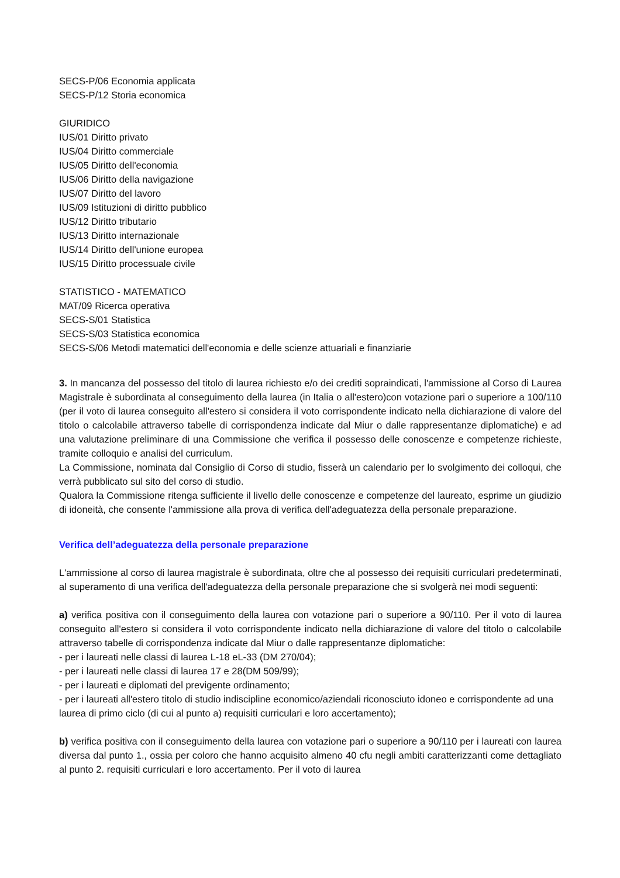SECS-P/06 Economia applicata
SECS-P/12 Storia economica
GIURIDICO
IUS/01 Diritto privato
IUS/04 Diritto commerciale
IUS/05 Diritto dell'economia
IUS/06 Diritto della navigazione
IUS/07 Diritto del lavoro
IUS/09 Istituzioni di diritto pubblico
IUS/12 Diritto tributario
IUS/13 Diritto internazionale
IUS/14 Diritto dell'unione europea
IUS/15 Diritto processuale civile
STATISTICO - MATEMATICO
MAT/09 Ricerca operativa
SECS-S/01 Statistica
SECS-S/03 Statistica economica
SECS-S/06 Metodi matematici dell'economia e delle scienze attuariali e finanziarie
3. In mancanza del possesso del titolo di laurea richiesto e/o dei crediti sopraindicati, l'ammissione al Corso di Laurea Magistrale è subordinata al conseguimento della laurea (in Italia o all'estero)con votazione pari o superiore a 100/110 (per il voto di laurea conseguito all'estero si considera il voto corrispondente indicato nella dichiarazione di valore del titolo o calcolabile attraverso tabelle di corrispondenza indicate dal Miur o dalle rappresentanze diplomatiche) e ad una valutazione preliminare di una Commissione che verifica il possesso delle conoscenze e competenze richieste, tramite colloquio e analisi del curriculum.
La Commissione, nominata dal Consiglio di Corso di studio, fisserà un calendario per lo svolgimento dei colloqui, che verrà pubblicato sul sito del corso di studio.
Qualora la Commissione ritenga sufficiente il livello delle conoscenze e competenze del laureato, esprime un giudizio di idoneità, che consente l'ammissione alla prova di verifica dell'adeguatezza della personale preparazione.
Verifica dell’adeguatezza della personale preparazione
L'ammissione al corso di laurea magistrale è subordinata, oltre che al possesso dei requisiti curriculari predeterminati, al superamento di una verifica dell'adeguatezza della personale preparazione che si svolgerà nei modi seguenti:
a) verifica positiva con il conseguimento della laurea con votazione pari o superiore a 90/110. Per il voto di laurea conseguito all'estero si considera il voto corrispondente indicato nella dichiarazione di valore del titolo o calcolabile attraverso tabelle di corrispondenza indicate dal Miur o dalle rappresentanze diplomatiche:
- per i laureati nelle classi di laurea L-18 eL-33 (DM 270/04);
- per i laureati nelle classi di laurea 17 e 28(DM 509/99);
- per i laureati e diplomati del previgente ordinamento;
- per i laureati all'estero titolo di studio indiscipline economico/aziendali riconosciuto idoneo e corrispondente ad una laurea di primo ciclo (di cui al punto a) requisiti curriculari e loro accertamento);
b) verifica positiva con il conseguimento della laurea con votazione pari o superiore a 90/110 per i laureati con laurea diversa dal punto 1., ossia per coloro che hanno acquisito almeno 40 cfu negli ambiti caratterizzanti come dettagliato al punto 2. requisiti curriculari e loro accertamento. Per il voto di laurea